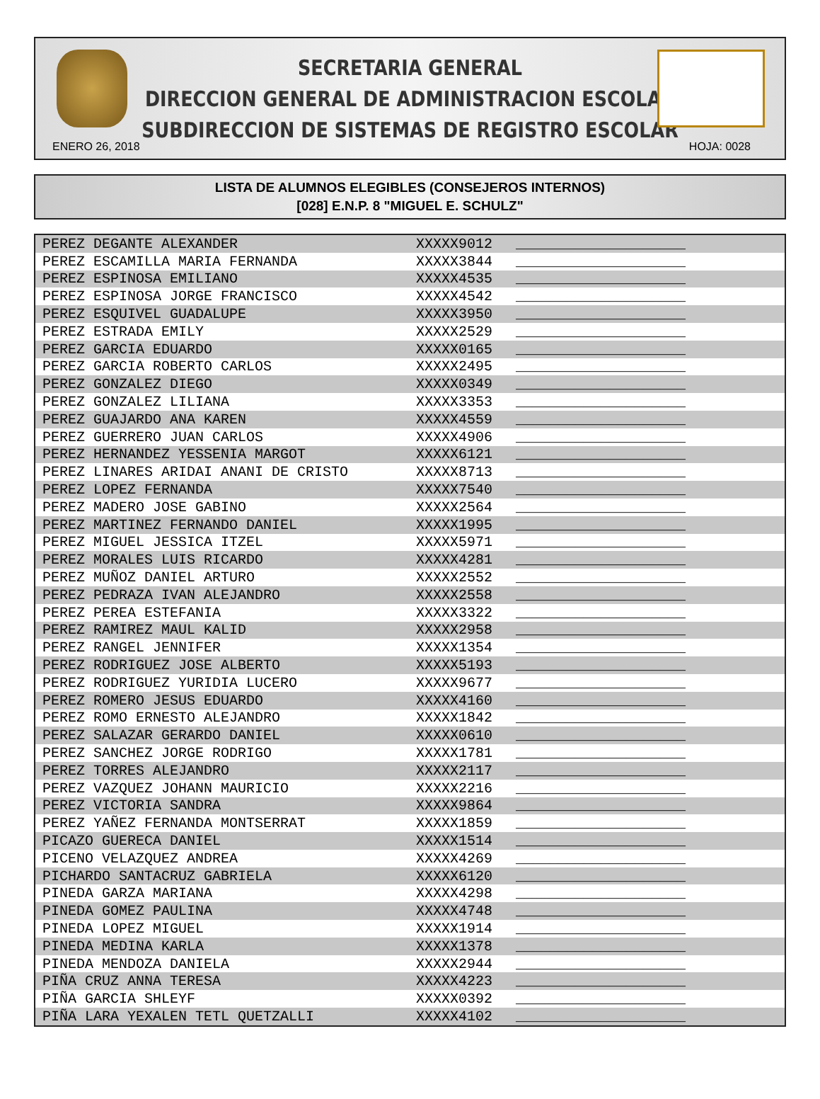SECRETARIA GENERAL
DIRECCION GENERAL DE ADMINISTRACION ESCOLAR
SUBDIRECCION DE SISTEMAS DE REGISTRO ESCOLAR
ENERO 26, 2018 HOJA: 0028
LISTA DE ALUMNOS ELEGIBLES (CONSEJEROS INTERNOS)
[028] E.N.P. 8 "MIGUEL E. SCHULZ"
| PEREZ DEGANTE ALEXANDER | XXXXX9012 | ____________________ |
| PEREZ ESCAMILLA MARIA FERNANDA | XXXXX3844 | ____________________ |
| PEREZ ESPINOSA EMILIANO | XXXXX4535 | ____________________ |
| PEREZ ESPINOSA JORGE FRANCISCO | XXXXX4542 | ____________________ |
| PEREZ ESQUIVEL GUADALUPE | XXXXX3950 | ____________________ |
| PEREZ ESTRADA EMILY | XXXXX2529 | ____________________ |
| PEREZ GARCIA EDUARDO | XXXXX0165 | ____________________ |
| PEREZ GARCIA ROBERTO CARLOS | XXXXX2495 | ____________________ |
| PEREZ GONZALEZ DIEGO | XXXXX0349 | ____________________ |
| PEREZ GONZALEZ LILIANA | XXXXX3353 | ____________________ |
| PEREZ GUAJARDO ANA KAREN | XXXXX4559 | ____________________ |
| PEREZ GUERRERO JUAN CARLOS | XXXXX4906 | ____________________ |
| PEREZ HERNANDEZ YESSENIA MARGOT | XXXXX6121 | ____________________ |
| PEREZ LINARES ARIDAI ANANI DE CRISTO | XXXXX8713 | ____________________ |
| PEREZ LOPEZ FERNANDA | XXXXX7540 | ____________________ |
| PEREZ MADERO JOSE GABINO | XXXXX2564 | ____________________ |
| PEREZ MARTINEZ FERNANDO DANIEL | XXXXX1995 | ____________________ |
| PEREZ MIGUEL JESSICA ITZEL | XXXXX5971 | ____________________ |
| PEREZ MORALES LUIS RICARDO | XXXXX4281 | ____________________ |
| PEREZ MUÑOZ DANIEL ARTURO | XXXXX2552 | ____________________ |
| PEREZ PEDRAZA IVAN ALEJANDRO | XXXXX2558 | ____________________ |
| PEREZ PEREA ESTEFANIA | XXXXX3322 | ____________________ |
| PEREZ RAMIREZ MAUL KALID | XXXXX2958 | ____________________ |
| PEREZ RANGEL JENNIFER | XXXXX1354 | ____________________ |
| PEREZ RODRIGUEZ JOSE ALBERTO | XXXXX5193 | ____________________ |
| PEREZ RODRIGUEZ YURIDIA LUCERO | XXXXX9677 | ____________________ |
| PEREZ ROMERO JESUS EDUARDO | XXXXX4160 | ____________________ |
| PEREZ ROMO ERNESTO ALEJANDRO | XXXXX1842 | ____________________ |
| PEREZ SALAZAR GERARDO DANIEL | XXXXX0610 | ____________________ |
| PEREZ SANCHEZ JORGE RODRIGO | XXXXX1781 | ____________________ |
| PEREZ TORRES ALEJANDRO | XXXXX2117 | ____________________ |
| PEREZ VAZQUEZ JOHANN MAURICIO | XXXXX2216 | ____________________ |
| PEREZ VICTORIA SANDRA | XXXXX9864 | ____________________ |
| PEREZ YAÑEZ FERNANDA MONTSERRAT | XXXXX1859 | ____________________ |
| PICAZO GUERECA DANIEL | XXXXX1514 | ____________________ |
| PICENO VELAZQUEZ ANDREA | XXXXX4269 | ____________________ |
| PICHARDO SANTACRUZ GABRIELA | XXXXX6120 | ____________________ |
| PINEDA GARZA MARIANA | XXXXX4298 | ____________________ |
| PINEDA GOMEZ PAULINA | XXXXX4748 | ____________________ |
| PINEDA LOPEZ MIGUEL | XXXXX1914 | ____________________ |
| PINEDA MEDINA KARLA | XXXXX1378 | ____________________ |
| PINEDA MENDOZA DANIELA | XXXXX2944 | ____________________ |
| PIÑA CRUZ ANNA TERESA | XXXXX4223 | ____________________ |
| PIÑA GARCIA SHLEYF | XXXXX0392 | ____________________ |
| PIÑA LARA YEXALEN TETL QUETZALLI | XXXXX4102 | ____________________ |